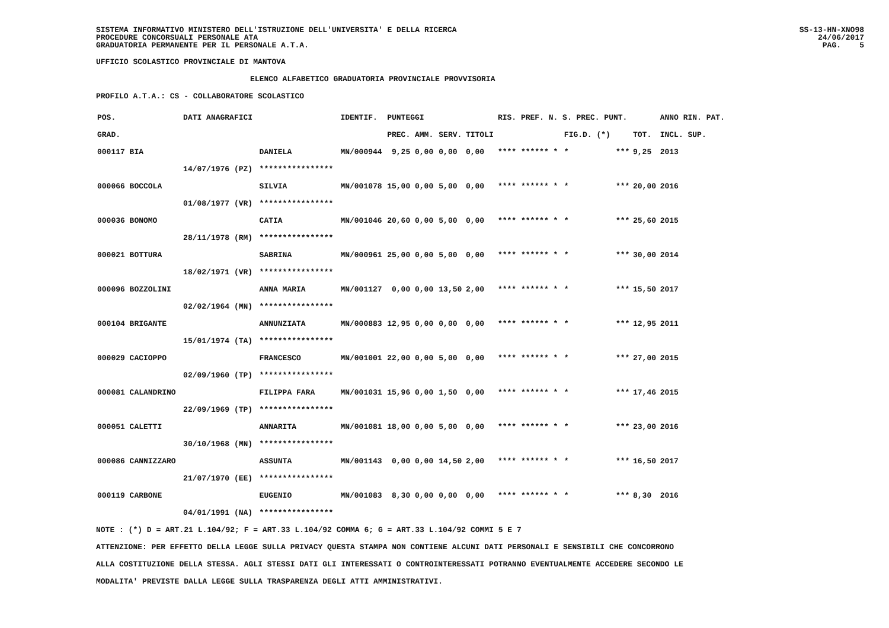SISTEMA INFORMATIVO MINISTERO DELL'ISTRUZIONE DELL'UNIVERSITA' E DELLA RICERCA
PROCEDURE CONCORSUALI PERSONALE ATA
GRADUATORIA PERMANENTE PER IL PERSONALE A.T.A.
SS-13-HN-XNO98
24/06/2017
PAG. 5
UFFICIO SCOLASTICO PROVINCIALE DI MANTOVA
ELENCO ALFABETICO GRADUATORIA PROVINCIALE PROVVISORIA
PROFILO A.T.A.: CS - COLLABORATORE SCOLASTICO
| POS. | DATI ANAGRAFICI | | IDENTIF. | PUNTEGGI | | | RIS. PREF. N. S. PREC. PUNT. | | | | ANNO RIN. PAT. |
| --- | --- | --- | --- | --- | --- | --- | --- | --- | --- | --- | --- |
| GRAD. | | | | PREC. AMM. | SERV. | TITOLI | | FIG.D. (*) | | TOT. | INCL. SUP. |
| 000117 BIA | | DANIELA | MN/000944 | 9,25 0,00 | 0,00 | 0,00 | **** ****** * | * | *** | 9,25 | 2013 |
| | 14/07/1976 (PZ) | **************** | | | | | | | | | |
| 000066 BOCCOLA | | SILVIA | MN/001078 | 15,00 0,00 | 5,00 | 0,00 | **** ****** * | * | *** | 20,00 | 2016 |
| | 01/08/1977 (VR) | **************** | | | | | | | | | |
| 000036 BONOMO | | CATIA | MN/001046 | 20,60 0,00 | 5,00 | 0,00 | **** ****** * | * | *** | 25,60 | 2015 |
| | 28/11/1978 (RM) | **************** | | | | | | | | | |
| 000021 BOTTURA | | SABRINA | MN/000961 | 25,00 0,00 | 5,00 | 0,00 | **** ****** * | * | *** | 30,00 | 2014 |
| | 18/02/1971 (VR) | **************** | | | | | | | | | |
| 000096 BOZZOLINI | | ANNA MARIA | MN/001127 | 0,00 0,00 | 13,50 | 2,00 | **** ****** * | * | *** | 15,50 | 2017 |
| | 02/02/1964 (MN) | **************** | | | | | | | | | |
| 000104 BRIGANTE | | ANNUNZIATA | MN/000883 | 12,95 0,00 | 0,00 | 0,00 | **** ****** * | * | *** | 12,95 | 2011 |
| | 15/01/1974 (TA) | **************** | | | | | | | | | |
| 000029 CACIOPPO | | FRANCESCO | MN/001001 | 22,00 0,00 | 5,00 | 0,00 | **** ****** * | * | *** | 27,00 | 2015 |
| | 02/09/1960 (TP) | **************** | | | | | | | | | |
| 000081 CALANDRINO | | FILIPPA FARA | MN/001031 | 15,96 0,00 | 1,50 | 0,00 | **** ****** * | * | *** | 17,46 | 2015 |
| | 22/09/1969 (TP) | **************** | | | | | | | | | |
| 000051 CALETTI | | ANNARITA | MN/001081 | 18,00 0,00 | 5,00 | 0,00 | **** ****** * | * | *** | 23,00 | 2016 |
| | 30/10/1968 (MN) | **************** | | | | | | | | | |
| 000086 CANNIZZARO | | ASSUNTA | MN/001143 | 0,00 0,00 | 14,50 | 2,00 | **** ****** * | * | *** | 16,50 | 2017 |
| | 21/07/1970 (EE) | **************** | | | | | | | | | |
| 000119 CARBONE | | EUGENIO | MN/001083 | 8,30 0,00 | 0,00 | 0,00 | **** ****** * | * | *** | 8,30 | 2016 |
| | 04/01/1991 (NA) | **************** | | | | | | | | | |
NOTE : (*) D = ART.21 L.104/92; F = ART.33 L.104/92 COMMA 6; G = ART.33 L.104/92 COMMI 5 E 7
ATTENZIONE: PER EFFETTO DELLA LEGGE SULLA PRIVACY QUESTA STAMPA NON CONTIENE ALCUNI DATI PERSONALI E SENSIBILI CHE CONCORRONO
ALLA COSTITUZIONE DELLA STESSA. AGLI STESSI DATI GLI INTERESSATI O CONTROINTERESSATI POTRANNO EVENTUALMENTE ACCEDERE SECONDO LE
MODALITA' PREVISTE DALLA LEGGE SULLA TRASPARENZA DEGLI ATTI AMMINISTRATIVI.